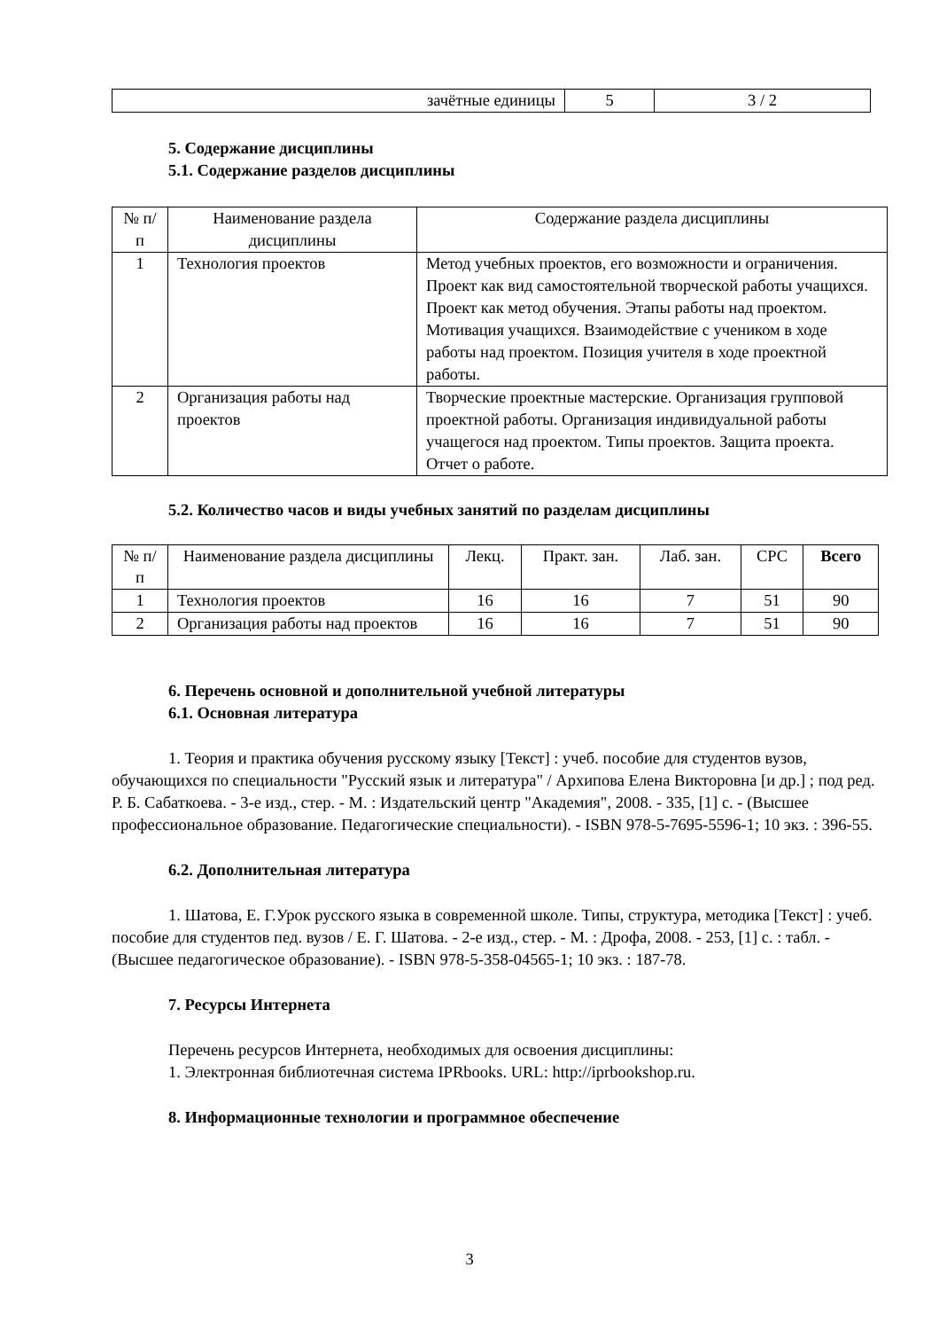| зачётные единицы | 5 | 3 / 2 |
5. Содержание дисциплины
5.1. Содержание разделов дисциплины
| № п/п | Наименование раздела дисциплины | Содержание раздела дисциплины |
| --- | --- | --- |
| 1 | Технология проектов | Метод учебных проектов, его возможности и ограничения. Проект как вид самостоятельной творческой работы учащихся. Проект как метод обучения. Этапы работы над проектом. Мотивация учащихся. Взаимодействие с учеником в ходе работы над проектом. Позиция учителя в ходе проектной работы. |
| 2 | Организация работы над проектов | Творческие проектные мастерские. Организация групповой проектной работы. Организация индивидуальной работы учащегося над проектом. Типы проектов. Защита проекта. Отчет о работе. |
5.2. Количество часов и виды учебных занятий по разделам дисциплины
| № п/п | Наименование раздела дисциплины | Лекц. | Практ. зан. | Лаб. зан. | СРС | Всего |
| --- | --- | --- | --- | --- | --- | --- |
| 1 | Технология проектов | 16 | 16 | 7 | 51 | 90 |
| 2 | Организация работы над проектов | 16 | 16 | 7 | 51 | 90 |
6. Перечень основной и дополнительной учебной литературы
6.1. Основная литература
1. Теория и практика обучения русскому языку [Текст] : учеб. пособие для студентов вузов, обучающихся по специальности "Русский язык и литература" / Архипова Елена Викторовна [и др.] ; под ред. Р. Б. Сабаткоева. - 3-е изд., стер. - М. : Издательский центр "Академия", 2008. - 335, [1] с. - (Высшее профессиональное образование. Педагогические специальности). - ISBN 978-5-7695-5596-1; 10 экз. : 396-55.
6.2. Дополнительная литература
1. Шатова, Е. Г.Урок русского языка в современной школе. Типы, структура, методика [Текст] : учеб. пособие для студентов пед. вузов / Е. Г. Шатова. - 2-е изд., стер. - М. : Дрофа, 2008. - 253, [1] с. : табл. - (Высшее педагогическое образование). - ISBN 978-5-358-04565-1; 10 экз. : 187-78.
7. Ресурсы Интернета
Перечень ресурсов Интернета, необходимых для освоения дисциплины:
1. Электронная библиотечная система IPRbooks. URL: http://iprbookshop.ru.
8. Информационные технологии и программное обеспечение
3